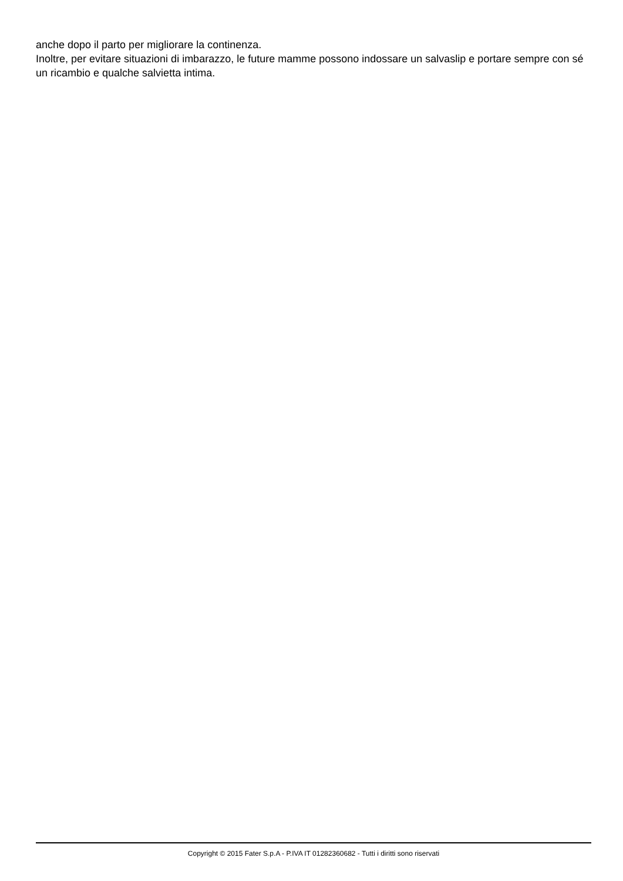anche dopo il parto per migliorare la continenza.
Inoltre, per evitare situazioni di imbarazzo, le future mamme possono indossare un salvaslip e portare sempre con sé un ricambio e qualche salvietta intima.
Copyright © 2015 Fater S.p.A - P.IVA IT 01282360682 - Tutti i diritti sono riservati